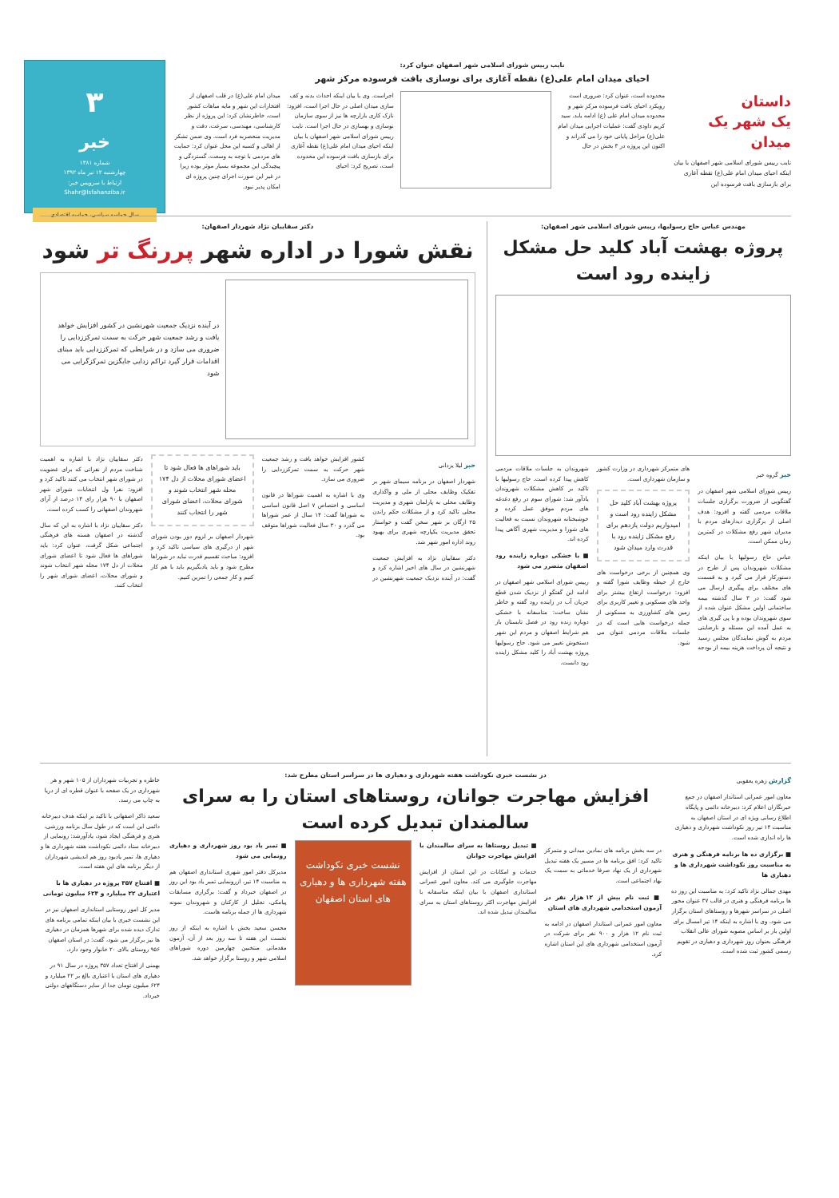نایب رییس شورای اسلامی شهر اصفهان عنوان کرد:
احیای میدان امام علی(ع) نقطه آغازی برای نوسازی بافت فرسوده مرکز شهر
داستان
یک شهر یک میدان
نایب رییس شورای اسلامی شهر اصفهان با بیان اینکه احیای میدان امام علی(ع) نقطه آغازی برای بازسازی بافت فرسوده این
محدوده است، عنوان کرد: ضروری است رویکرد احیای بافت فرسوده مرکز شهر و محدوده میدان امام علی (ع) ادامه یابد. سید کریم داودی گفت: عملیات اجرایی میدان امام علی(ع) مراحل پایانی خود را می گذراند و اکنون این پروژه در ۳ بخش در حال
اجراست. وی با بیان اینکه احداث بدنه و کف سازی میدان اصلی در حال اجرا است، افزود: نازک کاری بازارچه ها نیز از سوی سازمان نوسازی و بهسازی در حال اجرا است. نایب رییس شورای اسلامی شهر اصفهان با بیان اینکه احیای میدان امام علی(ع) نقطه آغازی برای بازسازی بافت فرسوده این محدوده است، تصریح کرد: احیای
میدان امام علی(ع) در قلب اصفهان از افتخارات این شهر و مایه مباهات کشور است، خاطرنشان کرد: این پروژه از نظر کارشناسی، مهندسی، سرعت، دقت و مدیریت منحصربه فرد است. وی ضمن تشکر از اهالی و کسبه این محل عنوان کرد: حمایت های مردمی با توجه به وسعت، گستردگی و پیچیدگی این مجموعه بسیار موثر بوده زیرا در غیر این صورت اجرای چنین پروژه ای امکان پذیر نبود.
۳
خبر
شماره ۱۳۸۱
چهارشنبه ۱۲ تیر ماه ۱۳۹۲
ارتباط با سرویس خبر:
Shahr@Isfahanziba.ir
سال حماسه سیاسی، حماسه اقتصادی
مهندس عباس حاج رسولیها، رییس شورای اسلامی شهر اصفهان:
پروژه بهشت آباد کلید حل مشکل
زاینده رود است
خبر گروه خبر
رییس شورای اسلامی شهر اصفهان در گفتگویی از ضرورت برگزاری جلسات ملاقات مردمی گفته و افزود: هدف اصلی از برگزاری دیدارهای مردم با مدیران شهر رفع مشکلات در کمترین زمان ممکن است.
عباس حاج رسولیها با بیان اینکه مشکلات شهروندان پس از طرح در دستورکار قرار می گیرد و به قسمت های مختلف برای پیگیری ارسال می شود گفت: در ۳ سال گذشته بیمه ساختمانی اولین مشکل عنوان شده از سوی شهروندان بوده و با پی گیری های به عمل آمده این مسئله و نارضایتی مردم به گوش نمایندگان مجلس رسید و نتیجه آن پرداخت هزینه بیمه از بودجه های متمرکز شهرداری در وزارت کشور و سازمان شهرداری است.
پروژه بهشت آباد کلید حل مشکل زاینده رود است و امیدواریم دولت یازدهم برای رفع مشکل زاینده رود با قدرت وارد میدان شود
وی همچنین از برخی درخواست های خارج از حیطه وظایف شورا گفته و افزود: درخواست ارتقاع بیشتر برای واحد های مسکونی و تغییر کاربری برای زمین های کشاورزی به مسکونی از جمله درخواست هایی است که در جلسات ملاقات مردمی عنوان می شود.
شهروندان به جلسات ملاقات مردمی کاهش پیدا کرده است. حاج رسولیها با تاکید بر کاهش مشکلات شهروندان یادآور شد: شورای سوم در رفع دغدغه های مردم موفق عمل کرده و خوشبختانه شهروندان نسبت به فعالیت های شورا و مدیریت شهری آگاهی پیدا کرده اند.
■ با خشکی دوباره زاینده رود اصفهان متضرر می شود
رییس شورای اسلامی شهر اصفهان در ادامه این گفتگو از نزدیک شدن قطع جریان آب در زاینده رود گفته و خاطر نشان ساخت: متاسفانه با خشکی دوباره زنده رود در فصل تابستان باز هم شرایط اصفهان و مردم این شهر دستخوش تغییر می شود. حاج رسولیها پروژه بهشت آباد را کلید مشکل زاینده رود دانست.
دکتر سقاییان نژاد شهردار اصفهان:
نقش شورا در اداره شهر پررنگ تر شود
در آینده نزدیک جمعیت شهرنشین در کشور افزایش خواهد یافت و رشد جمعیت شهر حرکت به سمت تمرکززدایی را ضروری می سازد و در شرایطی که تمرکززدایی باید مبنای اقدامات قرار گیرد تراکم زدایی جایگزین تمرکزگرایی می شود
خبر لیلا یزدانی
شهردار اصفهان در برنامه سیمای شهر بر تفکیک وظایف محلی از ملی و واگذاری وظایف محلی به پارلمان شهری و مدیریت محلی تاکید کرد و از مشکلات حکم راندن ۲۵ ارگان بر شهر سخن گفت و خواستار تحقق مدیریت یکپارچه شهری برای بهبود روند اداره امور شهر شد.
دکتر سقاییان نژاد به افزایش جمعیت شهرنشین در سال های اخیر اشاره کرد و گفت: در آینده نزدیک جمعیت شهرنشین در کشور افزایش خواهد یافت و رشد جمعیت شهر حرکت به سمت تمرکززدایی را ضروری می سازد.
وی با اشاره به اهمیت شوراها در قانون اساسی و اختصاص ۷ اصل قانون اساسی به شوراها گفت: ۱۴ سال از عمر شوراها می گذرد و ۳۰ سال فعالیت شوراها متوقف بود.
باید شوراهای ها فعال شود تا اعضای شورای محلات از دل ۱۷۴ محله شهر انتخاب شوند و شورای محلات، اعضای شورای شهر را انتخاب کنند
شهردار اصفهان بر لزوم دور بودن شورای شهر از درگیری های سیاسی تاکید کرد و افزود: مباحث تقسیم قدرت نباید در شوراها مطرح شود و باید یادبگیریم باید با هم کار کنیم و کار جمعی را تمرین کنیم.
دکتر سقاییان نژاد با اشاره به اهمیت شناخت مردم از نفراتی که برای عضویت در شورای شهر انتخاب می کنند تاکید کرد و افزود: نفرا ول انتخابات شورای شهر اصفهان با ۹۰ هزار رای ۱۴ درصد از آرای شهروندان اصفهانی را کسب کرده است.
دکتر سقاییان نژاد با اشاره به این که سال گذشته در اصفهان هسته های فرهنگی اجتماعی شکل گرفت، عنوان کرد: باید شوراهای ها فعال شود تا اعضای شورای محلات از دل ۱۷۴ محله شهر انتخاب شوند و شورای محلات، اعضای شورای شهر را انتخاب کنند.
گزارش زهره یعقوبی
معاون امور عمرانی استاندار اصفهان در جمع خبرنگاران اعلام کرد: دبیرخانه دائمی و پایگاه اطلاع رسانی ویژه ای در استان اصفهان به مناسبت ۱۴ تیر روز نکوداشت شهرداری و دهیاری ها راه اندازی شده است.
■ برگزاری ده ها برنامه فرهنگی و هنری به مناسبت روز نکوداشت شهرداری ها و دهیاری ها
مهدی جمالی نژاد تاکید کرد: به مناسبت این روز ده ها برنامه فرهنگی و هنری در قالب ۳۷ عنوان محور اصلی در سراسر شهرها و روستاهای استان برگزار می شود. وی با اشاره به اینکه ۱۴ تیر امسال برای اولین بار بر اساس مصوبه شورای عالی انقلاب فرهنگی بعنوان روز شهرداری و دهیاری در تقویم رسمی کشور ثبت شده است.
در نشست خبری نکوداشت هفته شهرداری و دهیاری ها در سراسر استان مطرح شد:
افزایش مهاجرت جوانان، روستاهای استان را به سرای سالمندان تبدیل کرده است
در سه بخش برنامه های نمادین میدانی و متمرکز تاکید کرد: افق برنامه ها در مسیر یک هفته تبدیل شهرداری از یک نهاد صرفا خدماتی به سمت یک نهاد اجتماعی است.
■ ثبت نام بیش از ۱۲ هزار نفر در آزمون استخدامی شهرداری های استان
معاون امور عمرانی استاندار اصفهان در ادامه به ثبت نام ۱۲ هزار و ۹۰۰ نفر برای شرکت در آزمون استخدامی شهرداری های این استان اشاره کرد.
■ تبدیل روستاها به سرای سالمندان با افزایش مهاجرت جوانان
خدمات و امکانات در این استان از افزایش مهاجرت جلوگیری می کند. معاون امور عمرانی استانداری اصفهان با بیان اینکه متاسفانه با افزایش مهاجرت اکثر روستاهای استان به سرای سالمندان تبدیل شده اند.
نشست خبری نکوداشت
هفته شهرداری ها و دهیاری های استان اصفهان
■ تمبر یاد بود روز شهرداری و دهیاری رونمایی می شود
مدیرکل دفتر امور شهری استانداری اصفهان هم به مناسبت ۱۴ تیر، ازرونمایی تمبر یاد بود این روز در اصفهان خبرداد و گفت: برگزاری مسابقات پیامکی، تجلیل از کارکنان و شهروندان نمونه شهرداری ها از جمله برنامه هاست.
محسن سعید بخش با اشاره به اینکه از روز نخست این هفته تا سه روز بعد از آن، آزمون مقدماتی منتخبین چهارمین دوره شوراهای اسلامی شهر و روستا برگزار خواهد شد.
خاطره و تجربیات شهرداران از ۱۰۵ شهر و هر شهرداری در یک صفحه با عنوان قطره ای از دریا به چاپ می رسد.
سعید ذاکر اصفهانی با تاکید بر اینکه هدف دبیرخانه دائمی این است که در طول سال برنامه ورزشی، هنری و فرهنگی ایجاد شود، یادآورشد: رونمایی از دبیرخانه ستاد دائمی نکوداشت هفته شهرداری ها و دهیاری ها، تمبر یادبود روز هم اندیشی شهرداران از دیگر برنامه های این هفته است.
■ افتتاح ۳۵۷ پروژه در دهیاری ها با اعتباری ۲۲ میلیارد و ۶۲۴ میلیون تومانی
مدیر کل امور روستایی استانداری اصفهان نیز در این نشست خبری با بیان اینکه تمامی برنامه های تدارک دیده شده برای شهرها همزمان در دهیاری ها نیز برگزار می شود، گفت: در استان اصفهان ۹۵۶ روستای بالای ۲۰ خانوار وجود دارد.
بهمنی از افتتاح تعداد ۳۵۷ پروژه در سال ۹۱ در دهیاری های استان با اعتباری بالغ بر ۲۲ میلیارد و ۶۲۴ میلیون تومان جدا از سایر دستگاههای دولتی خبرداد.